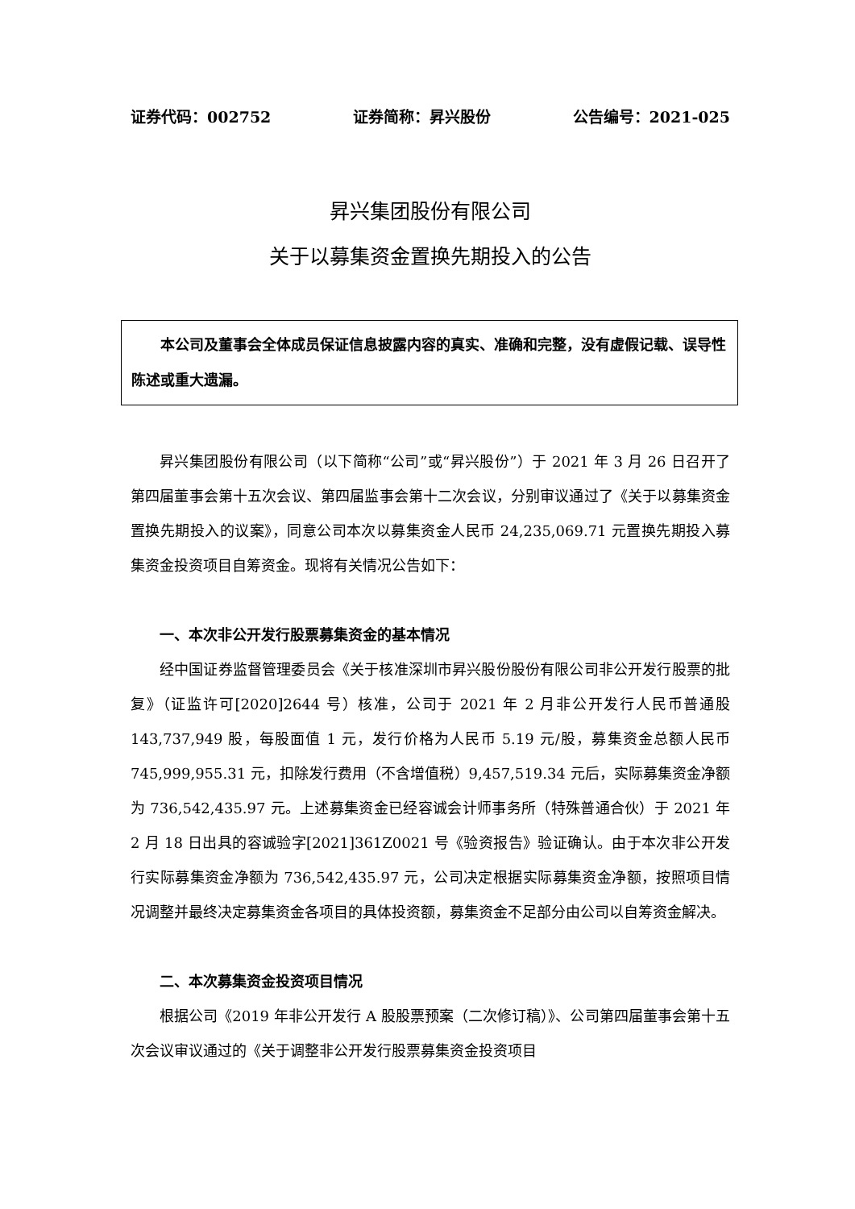证券代码：002752 证券简称：昇兴股份 公告编号：2021-025
昇兴集团股份有限公司
关于以募集资金置换先期投入的公告
本公司及董事会全体成员保证信息披露内容的真实、准确和完整，没有虚假记载、误导性陈述或重大遗漏。
昇兴集团股份有限公司（以下简称“公司”或“昇兴股份”）于 2021 年 3 月 26 日召开了第四届董事会第十五次会议、第四届监事会第十二次会议，分别审议通过了《关于以募集资金置换先期投入的议案》，同意公司本次以募集资金人民币 24,235,069.71 元置换先期投入募集资金投资项目自筹资金。现将有关情况公告如下：
一、本次非公开发行股票募集资金的基本情况
经中国证券监督管理委员会《关于核准深圳市昇兴股份股份有限公司非公开发行股票的批复》（证监许可[2020]2644 号）核准，公司于 2021 年 2 月非公开发行人民币普通股 143,737,949 股，每股面值 1 元，发行价格为人民币 5.19 元/股，募集资金总额人民币 745,999,955.31 元，扣除发行费用（不含增值税）9,457,519.34 元后，实际募集资金净额为 736,542,435.97 元。上述募集资金已经容诚会计师事务所（特殊普通合伙）于 2021 年 2 月 18 日出具的容诚验字[2021]361Z0021 号《验资报告》验证确认。由于本次非公开发行实际募集资金净额为 736,542,435.97 元，公司决定根据实际募集资金净额，按照项目情况调整并最终决定募集资金各项目的具体投资额，募集资金不足部分由公司以自筹资金解决。
二、本次募集资金投资项目情况
根据公司《2019 年非公开发行 A 股股票预案（二次修订稿）》、公司第四届董事会第十五次会议审议通过的《关于调整非公开发行股票募集资金投资项目